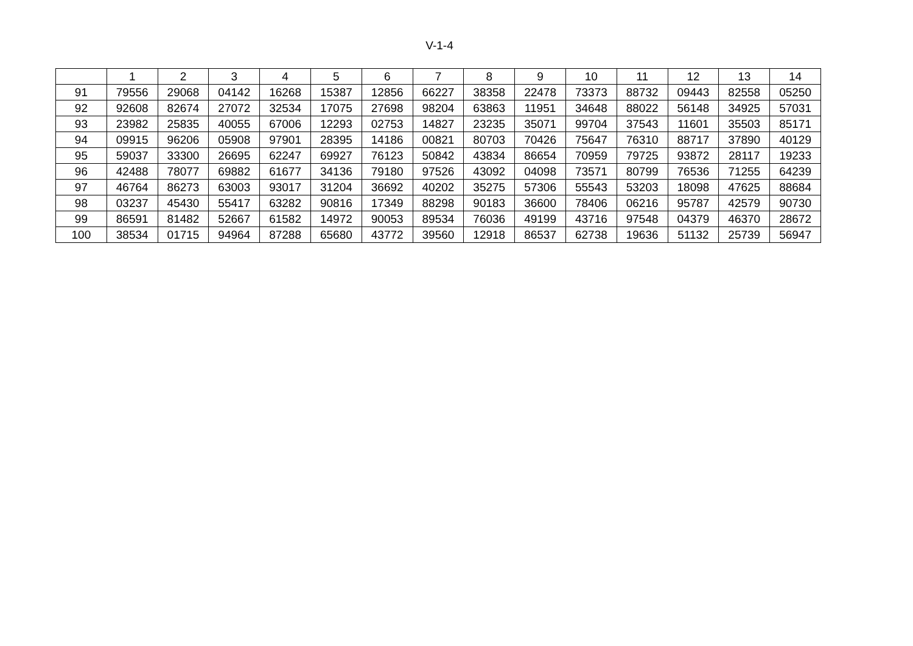V-1-4
| | 1 | 2 | 3 | 4 | 5 | 6 | 7 | 8 | 9 | 10 | 11 | 12 | 13 | 14 |
| --- | --- | --- | --- | --- | --- | --- | --- | --- | --- | --- | --- | --- | --- | --- |
| 91 | 79556 | 29068 | 04142 | 16268 | 15387 | 12856 | 66227 | 38358 | 22478 | 73373 | 88732 | 09443 | 82558 | 05250 |
| 92 | 92608 | 82674 | 27072 | 32534 | 17075 | 27698 | 98204 | 63863 | 11951 | 34648 | 88022 | 56148 | 34925 | 57031 |
| 93 | 23982 | 25835 | 40055 | 67006 | 12293 | 02753 | 14827 | 23235 | 35071 | 99704 | 37543 | 11601 | 35503 | 85171 |
| 94 | 09915 | 96206 | 05908 | 97901 | 28395 | 14186 | 00821 | 80703 | 70426 | 75647 | 76310 | 88717 | 37890 | 40129 |
| 95 | 59037 | 33300 | 26695 | 62247 | 69927 | 76123 | 50842 | 43834 | 86654 | 70959 | 79725 | 93872 | 28117 | 19233 |
| 96 | 42488 | 78077 | 69882 | 61677 | 34136 | 79180 | 97526 | 43092 | 04098 | 73571 | 80799 | 76536 | 71255 | 64239 |
| 97 | 46764 | 86273 | 63003 | 93017 | 31204 | 36692 | 40202 | 35275 | 57306 | 55543 | 53203 | 18098 | 47625 | 88684 |
| 98 | 03237 | 45430 | 55417 | 63282 | 90816 | 17349 | 88298 | 90183 | 36600 | 78406 | 06216 | 95787 | 42579 | 90730 |
| 99 | 86591 | 81482 | 52667 | 61582 | 14972 | 90053 | 89534 | 76036 | 49199 | 43716 | 97548 | 04379 | 46370 | 28672 |
| 100 | 38534 | 01715 | 94964 | 87288 | 65680 | 43772 | 39560 | 12918 | 86537 | 62738 | 19636 | 51132 | 25739 | 56947 |